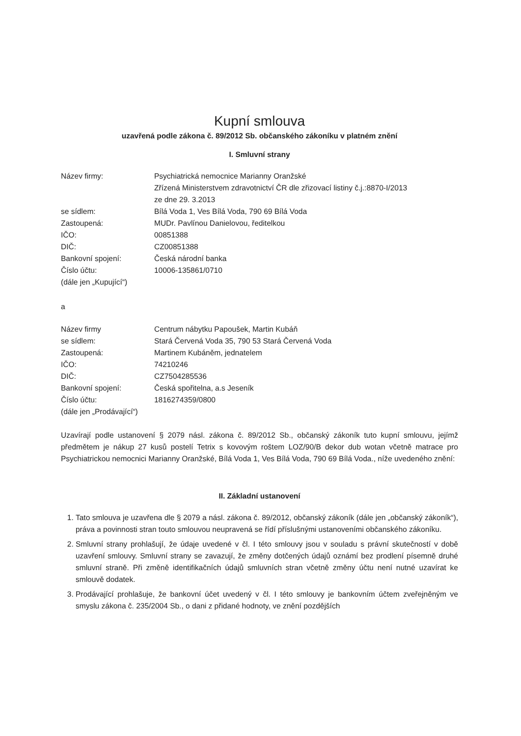Kupní smlouva
uzavřená podle zákona č. 89/2012 Sb. občanského zákoníku v platném znění
I. Smluvní strany
| Název firmy: | Psychiatrická nemocnice Marianny Oranžské Zřízená Ministerstvem zdravotnictví ČR dle zřizovací listiny č.j.:8870-I/2013 ze dne 29. 3.2013 |
| se sídlem: | Bílá Voda 1, Ves Bílá Voda, 790 69 Bílá Voda |
| Zastoupená: | MUDr. Pavlínou Danielovou, ředitelkou |
| IČO: | 00851388 |
| DIČ: | CZ00851388 |
| Bankovní spojení: | Česká národní banka |
| Číslo účtu: | 10006-135861/0710 |
| (dále jen „Kupující“) | |
a
| Název firmy | Centrum nábytku Papoušek, Martin Kubáň |
| se sídlem: | Stará Červená Voda 35, 790 53 Stará Červená Voda |
| Zastoupená: | Martinem Kubáněm, jednatelem |
| IČO: | 74210246 |
| DIČ: | CZ7504285536 |
| Bankovní spojení: | Česká spořitelna, a.s Jeseník |
| Číslo účtu: | 1816274359/0800 |
| (dále jen „Prodávající“) | |
Uzavírají podle ustanovení § 2079 násl. zákona č. 89/2012 Sb., občanský zákoník tuto kupní smlouvu, jejímž předmětem je nákup 27 kusů postelí Tetrix s kovovým roštem LOZ/90/B dekor dub wotan včetně matrace pro Psychiatrickou nemocnici Marianny Oranžské, Bílá Voda 1, Ves Bílá Voda, 790 69 Bílá Voda., níže uvedeného znění:
II. Základní ustanovení
1. Tato smlouva je uzavřena dle § 2079 a násl. zákona č. 89/2012, občanský zákoník (dále jen „občanský zákoník“), práva a povinnosti stran touto smlouvou neupravená se řídí příslušnými ustanoveními občanského zákoníku.
2. Smluvní strany prohlašují, že údaje uvedené v čl. I této smlouvy jsou v souladu s právní skutečností v době uzavření smlouvy. Smluvní strany se zavazují, že změny dotčených údajů oznámí bez prodlení písemně druhé smluvní straně. Při změně identifikačních údajů smluvních stran včetně změny účtu není nutné uzavírat ke smlouvě dodatek.
3. Prodávající prohlašuje, že bankovní účet uvedený v čl. I této smlouvy je bankovním účtem zveřejněným ve smyslu zákona č. 235/2004 Sb., o dani z přidané hodnoty, ve znění pozdějších